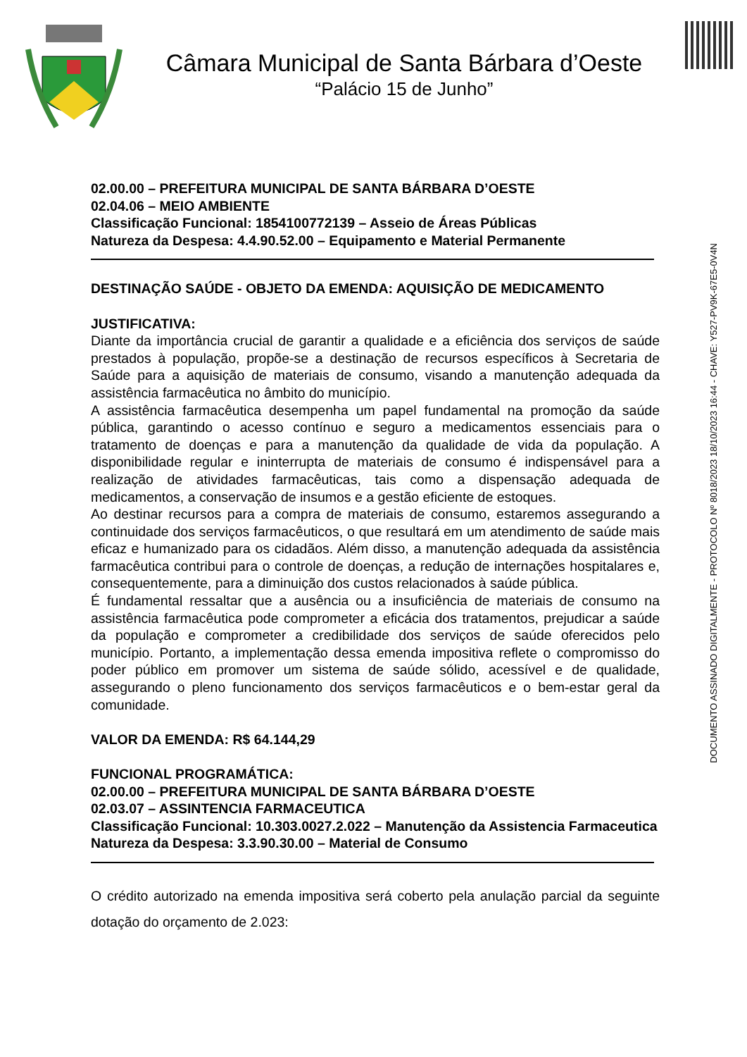Câmara Municipal de Santa Bárbara d’Oeste
“Palácio 15 de Junho”
02.00.00 – PREFEITURA MUNICIPAL DE SANTA BÁRBARA D’OESTE
02.04.06 – MEIO AMBIENTE
Classificação Funcional: 1854100772139 – Asseio de Áreas Públicas
Natureza da Despesa: 4.4.90.52.00 – Equipamento e Material Permanente
DESTINAÇÃO SAÚDE - OBJETO DA EMENDA: AQUISIÇÃO DE MEDICAMENTO
JUSTIFICATIVA:
Diante da importância crucial de garantir a qualidade e a eficiência dos serviços de saúde prestados à população, propõe-se a destinação de recursos específicos à Secretaria de Saúde para a aquisição de materiais de consumo, visando a manutenção adequada da assistência farmacêutica no âmbito do município.
A assistência farmacêutica desempenha um papel fundamental na promoção da saúde pública, garantindo o acesso contínuo e seguro a medicamentos essenciais para o tratamento de doenças e para a manutenção da qualidade de vida da população. A disponibilidade regular e ininterrupta de materiais de consumo é indispensável para a realização de atividades farmacêuticas, tais como a dispensação adequada de medicamentos, a conservação de insumos e a gestão eficiente de estoques.
Ao destinar recursos para a compra de materiais de consumo, estaremos assegurando a continuidade dos serviços farmacêuticos, o que resultará em um atendimento de saúde mais eficaz e humanizado para os cidadãos. Além disso, a manutenção adequada da assistência farmacêutica contribui para o controle de doenças, a redução de internações hospitalares e, consequentemente, para a diminuição dos custos relacionados à saúde pública.
É fundamental ressaltar que a ausência ou a insuficiência de materiais de consumo na assistência farmacêutica pode comprometer a eficácia dos tratamentos, prejudicar a saúde da população e comprometer a credibilidade dos serviços de saúde oferecidos pelo município. Portanto, a implementação dessa emenda impositiva reflete o compromisso do poder público em promover um sistema de saúde sólido, acessível e de qualidade, assegurando o pleno funcionamento dos serviços farmacêuticos e o bem-estar geral da comunidade.
VALOR DA EMENDA: R$ 64.144,29
FUNCIONAL PROGRAMÁTICA:
02.00.00 – PREFEITURA MUNICIPAL DE SANTA BÁRBARA D’OESTE
02.03.07 – ASSINTENCIA FARMACEUTICA
Classificação Funcional: 10.303.0027.2.022 – Manutenção da Assistencia Farmaceutica
Natureza da Despesa: 3.3.90.30.00 – Material de Consumo
O crédito autorizado na emenda impositiva será coberto pela anulação parcial da seguinte dotação do orçamento de 2.023:
DOCUMENTO ASSINADO DIGITALMENTE - PROTOCOLO Nº 8018/2023 18/10/2023 16:44 - CHAVE: Y527-PV9K-67E5-0V4N